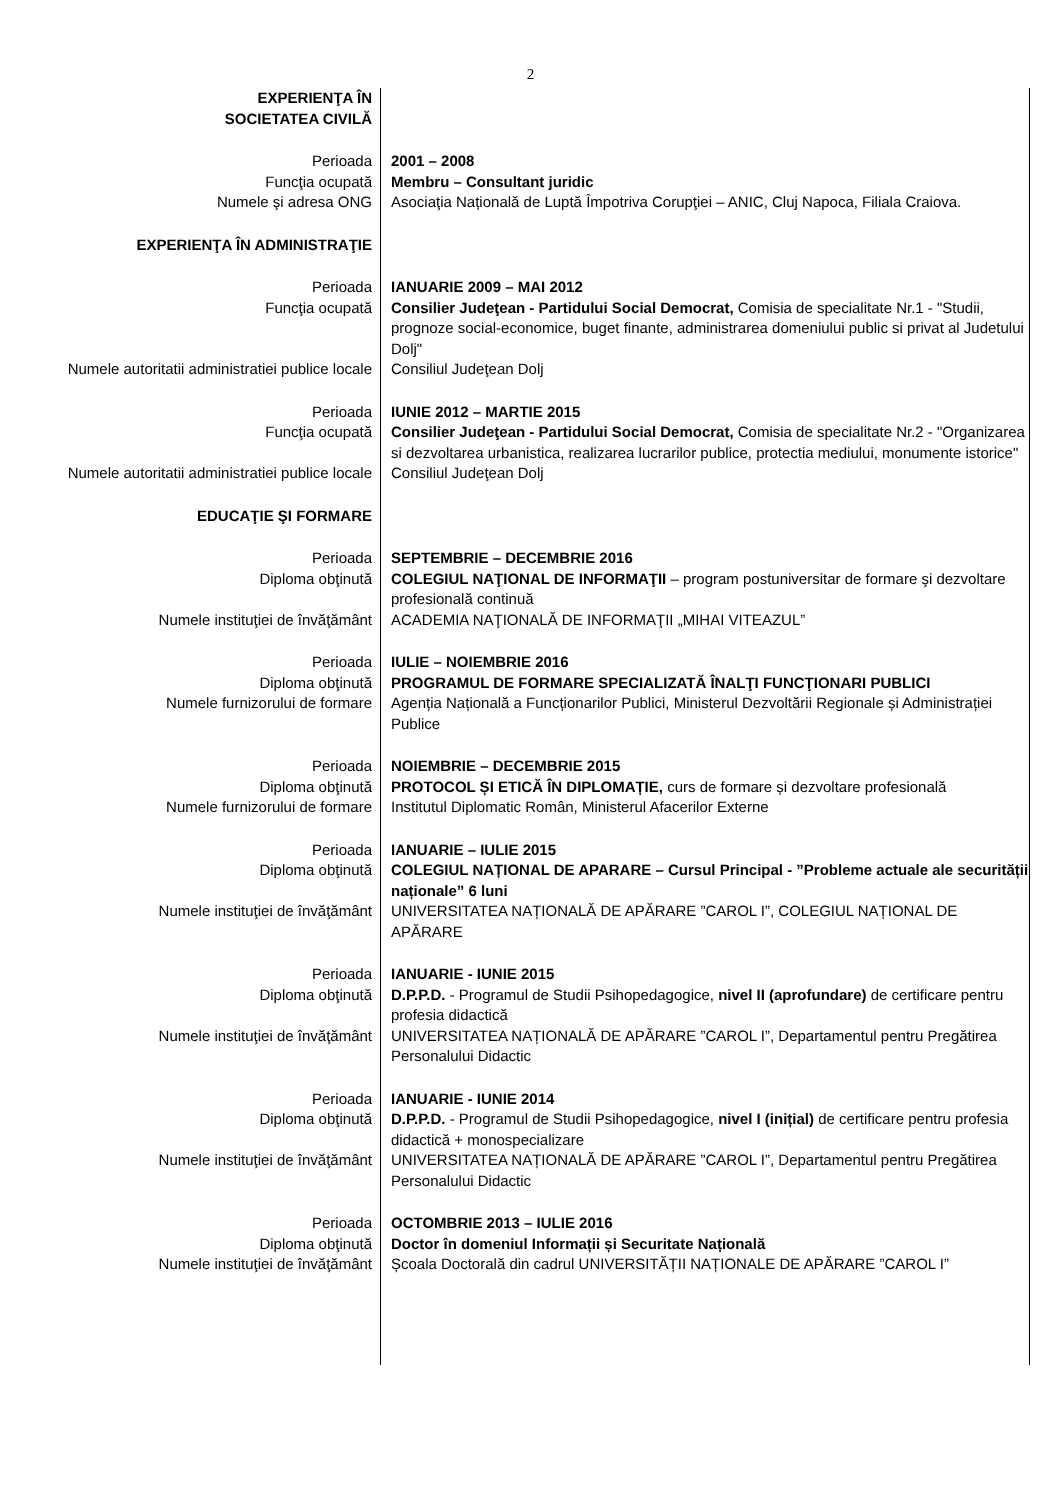2
| EXPERIENŢA ÎN SOCIETATEA CIVILĂ | |
| Perioada | 2001 – 2008 |
| Funcţia ocupată | Membru – Consultant juridic |
| Numele şi adresa ONG | Asociaţia Națională de Luptă Împotriva Corupţiei – ANIC, Cluj Napoca, Filiala Craiova. |
| EXPERIENŢA ÎN ADMINISTRAŢIE | |
| Perioada | IANUARIE 2009 – MAI 2012 |
| Funcţia ocupată | Consilier Judeţean - Partidului Social Democrat, Comisia de specialitate Nr.1 - "Studii, prognoze social-economice, buget finante, administrarea domeniului public si privat al Judetului Dolj" |
| Numele autoritatii administratiei publice locale | Consiliul Judeţean Dolj |
| Perioada | IUNIE 2012 – MARTIE 2015 |
| Funcţia ocupată | Consilier Judeţean - Partidului Social Democrat, Comisia de specialitate Nr.2 - "Organizarea si dezvoltarea urbanistica, realizarea lucrarilor publice, protectia mediului, monumente istorice" |
| Numele autoritatii administratiei publice locale | Consiliul Judeţean Dolj |
| EDUCAŢIE ŞI FORMARE | |
| Perioada | SEPTEMBRIE – DECEMBRIE 2016 |
| Diploma obţinută | COLEGIUL NAŢIONAL DE INFORMAŢII – program postuniversitar de formare şi dezvoltare profesională continuă |
| Numele instituţiei de învăţământ | ACADEMIA NAŢIONALĂ DE INFORMAŢII „MIHAI VITEAZUL” |
| Perioada | IULIE – NOIEMBRIE 2016 |
| Diploma obţinută | PROGRAMUL DE FORMARE SPECIALIZATĂ ÎNALŢI FUNCŢIONARI PUBLICI |
| Numele furnizorului de formare | Agenția Națională a Funcționarilor Publici, Ministerul Dezvoltării Regionale și Administrației Publice |
| Perioada | NOIEMBRIE – DECEMBRIE 2015 |
| Diploma obţinută | PROTOCOL ȘI ETICĂ ÎN DIPLOMAȚIE, curs de formare și dezvoltare profesională |
| Numele furnizorului de formare | Institutul Diplomatic Român, Ministerul Afacerilor Externe |
| Perioada | IANUARIE – IULIE 2015 |
| Diploma obţinută | COLEGIUL NAȚIONAL DE APARARE – Cursul Principal - ”Probleme actuale ale securității naționale” 6 luni |
| Numele instituţiei de învăţământ | UNIVERSITATEA NAȚIONALĂ DE APĂRARE ”CAROL I”, COLEGIUL NAȚIONAL DE APĂRARE |
| Perioada | IANUARIE - IUNIE 2015 |
| Diploma obţinută | D.P.P.D. - Programul de Studii Psihopedagogice, nivel II (aprofundare) de certificare pentru profesia didactică |
| Numele instituţiei de învăţământ | UNIVERSITATEA NAȚIONALĂ DE APĂRARE ”CAROL I”, Departamentul pentru Pregătirea Personalului Didactic |
| Perioada | IANUARIE - IUNIE 2014 |
| Diploma obţinută | D.P.P.D. - Programul de Studii Psihopedagogice, nivel I (inițial) de certificare pentru profesia didactică + monospecializare |
| Numele instituţiei de învăţământ | UNIVERSITATEA NAȚIONALĂ DE APĂRARE ”CAROL I”, Departamentul pentru Pregătirea Personalului Didactic |
| Perioada | OCTOMBRIE 2013 – IULIE 2016 |
| Diploma obţinută | Doctor în domeniul Informații și Securitate Națională |
| Numele instituţiei de învăţământ | Școala Doctorală din cadrul UNIVERSITĂȚII NAȚIONALE DE APĂRARE ”CAROL I” |